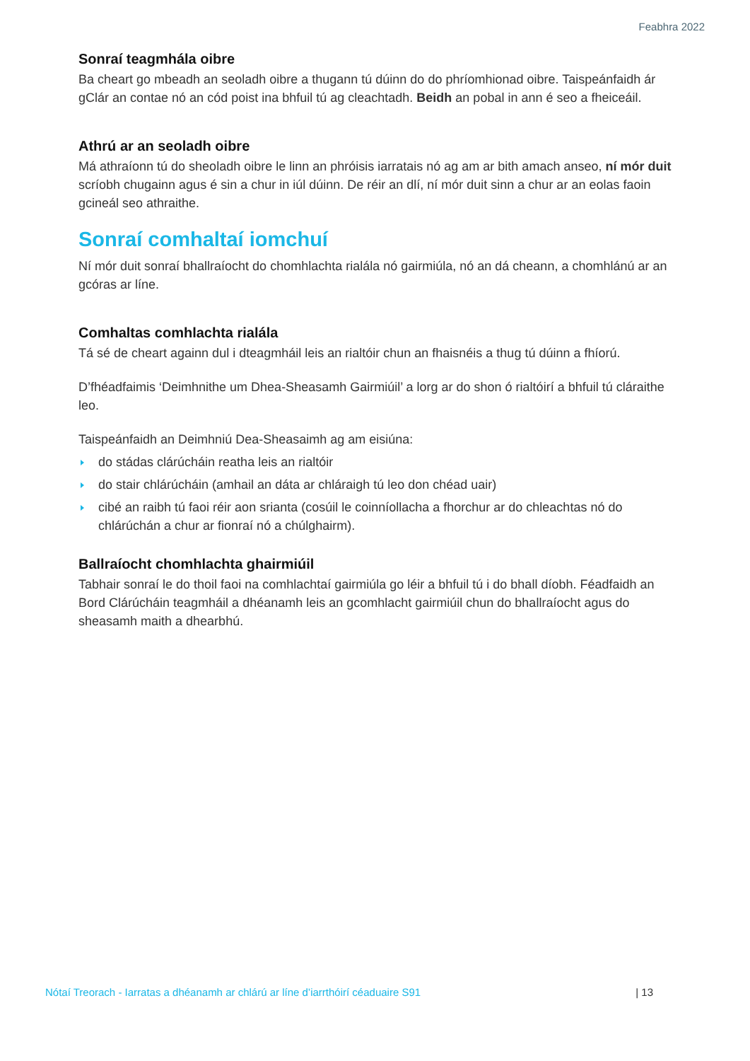Feabhra 2022
Sonraí teagmhála oibre
Ba cheart go mbeadh an seoladh oibre a thugann tú dúinn do do phríomhionad oibre. Taispeánfaidh ár gClár an contae nó an cód poist ina bhfuil tú ag cleachtadh. Beidh an pobal in ann é seo a fheiceáil.
Athrú ar an seoladh oibre
Má athraíonn tú do sheoladh oibre le linn an phróisis iarratais nó ag am ar bith amach anseo, ní mór duit scríobh chugainn agus é sin a chur in iúl dúinn. De réir an dlí, ní mór duit sinn a chur ar an eolas faoin gcineál seo athraithe.
Sonraí comhaltaí iomchuí
Ní mór duit sonraí bhallraíocht do chomhlachta rialála nó gairmiúla, nó an dá cheann, a chomhlánú ar an gcóras ar líne.
Comhaltas comhlachta rialála
Tá sé de cheart againn dul i dteagmháil leis an rialtóir chun an fhaisnéis a thug tú dúinn a fhíorú.
D’fhéadfaimis ‘Deimhnithe um Dhea-Sheasamh Gairmiúil’ a lorg ar do shon ó rialtóirí a bhfuil tú cláraithe leo.
Taispeánfaidh an Deimhniú Dea-Sheasaimh ag am eisiúna:
do stádas clárúcháin reatha leis an rialtóir
do stair chlárúcháin (amhail an dáta ar chláraigh tú leo don chéad uair)
cibé an raibh tú faoi réir aon srianta (cosúil le coinníollacha a fhorchur ar do chleachtas nó do chlárúchán a chur ar fionraí nó a chúlghairm).
Ballraíocht chomhlachta ghairmiúil
Tabhair sonraí le do thoil faoi na comhlachtaí gairmiúla go léir a bhfuil tú i do bhall díobh. Féadfaidh an Bord Clárúcháin teagmháil a dhéanamh leis an gcomhlacht gairmiúil chun do bhallraíocht agus do sheasamh maith a dhearbhú.
Nótaí Treorach - Iarratas a dhéanamh ar chlárú ar líne d’iarrthóirí céaduaire S91 | 13